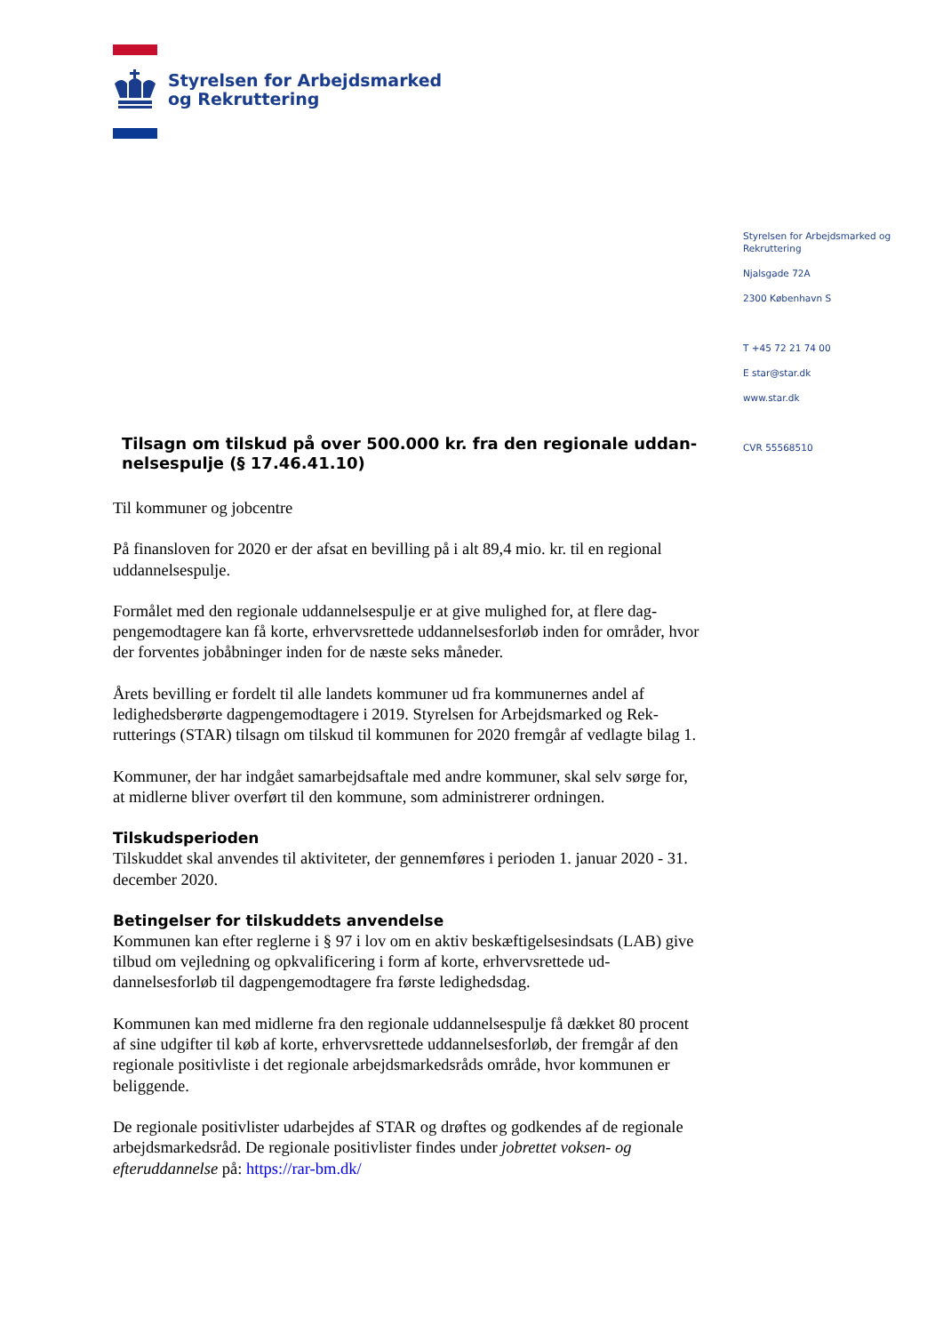Styrelsen for Arbejdsmarked
og Rekruttering
Styrelsen for Arbejdsmarked og Rekruttering
Njalsgade 72A
2300 København S
T +45 72 21 74 00
E star@star.dk
www.star.dk
CVR 55568510
Tilsagn om tilskud på over 500.000 kr. fra den regionale uddan­nelsespulje (§ 17.46.41.10)
Til kommuner og jobcentre
På finansloven for 2020 er der afsat en bevilling på i alt 89,4 mio. kr. til en regional uddannelsespulje.
Formålet med den regionale uddannelsespulje er at give mulighed for, at flere dag­pengemodtagere kan få korte, erhvervsrettede uddannelsesforløb inden for områ­der, hvor der forventes jobåbninger inden for de næste seks måneder.
Årets bevilling er fordelt til alle landets kommuner ud fra kommunernes andel af ledighedsberørte dagpengemodtagere i 2019. Styrelsen for Arbejdsmarked og Rek­rutterings (STAR) tilsagn om tilskud til kommunen for 2020 fremgår af vedlagte bilag 1.
Kommuner, der har indgået samarbejdsaftale med andre kommuner, skal selv sørge for, at midlerne bliver overført til den kommune, som administrerer ordningen.
Tilskudsperioden
Tilskuddet skal anvendes til aktiviteter, der gennemføres i perioden 1. januar 2020 - 31. december 2020.
Betingelser for tilskuddets anvendelse
Kommunen kan efter reglerne i § 97 i lov om en aktiv beskæftigelsesindsats (LAB) give tilbud om vejledning og opkvalificering i form af korte, erhvervsrettede ud­dannelsesforløb til dagpengemodtagere fra første ledighedsdag.
Kommunen kan med midlerne fra den regionale uddannelsespulje få dækket 80 procent af sine udgifter til køb af korte, erhvervsrettede uddannelsesforløb, der fremgår af den regionale positivliste i det regionale arbejdsmarkedsråds område, hvor kommunen er beliggende.
De regionale positivlister udarbejdes af STAR og drøftes og godkendes af de regio­nale arbejdsmarkedsråd. De regionale positivlister findes under jobrettet voksen- og efteruddannelse på: https://rar-bm.dk/